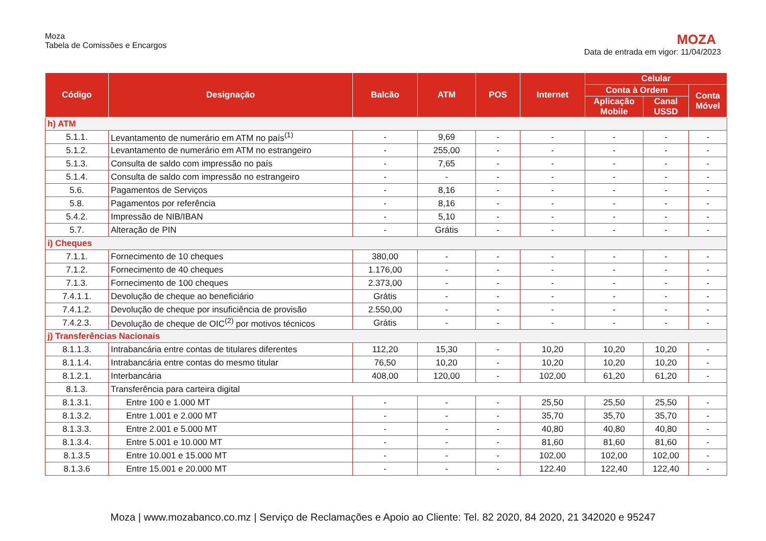Moza
Tabela de Comissões e Encargos
MOZA
Data de entrada em vigor: 11/04/2023
| Código | Designação | Balcão | ATM | POS | Internet | Celular | | |
| --- | --- | --- | --- | --- | --- | --- | --- | --- |
| | | | | | | Conta à Ordem | | Conta Móvel |
| | | | | | | Aplicação Mobile | Canal USSD | |
| h) ATM | | | | | | | | |
| 5.1.1. | Levantamento de numerário em ATM no país<sup>(1)</sup> | - | 9,69 | - | - | - | - | - |
| 5.1.2. | Levantamento de numerário em ATM no estrangeiro | - | 255,00 | - | - | - | - | - |
| 5.1.3. | Consulta de saldo com impressão no país | - | 7,65 | - | - | - | - | - |
| 5.1.4. | Consulta de saldo com impressão no estrangeiro | - | - | - | - | - | - | - |
| 5.6. | Pagamentos de Serviços | - | 8,16 | - | - | - | - | - |
| 5.8. | Pagamentos por referência | - | 8,16 | - | - | - | - | - |
| 5.4.2. | Impressão de NIB/IBAN | - | 5,10 | - | - | - | - | - |
| 5.7. | Alteração de PIN | - | Grátis | - | - | - | - | - |
| i) Cheques | | | | | | | | |
| 7.1.1. | Fornecimento de 10 cheques | 380,00 | - | - | - | - | - | - |
| 7.1.2. | Fornecimento de 40 cheques | 1.176,00 | - | - | - | - | - | - |
| 7.1.3. | Fornecimento de 100 cheques | 2.373,00 | - | - | - | - | - | - |
| 7.4.1.1. | Devolução de cheque ao beneficiário | Grátis | - | - | - | - | - | - |
| 7.4.1.2. | Devolução de cheque por insuficiência de provisão | 2.550,00 | - | - | - | - | - | - |
| 7.4.2.3. | Devolução de cheque de OIC<sup>(2)</sup> por motivos técnicos | Grátis | - | - | - | - | - | - |
| j) Transferências Nacionais | | | | | | | | |
| 8.1.1.3. | Intrabancária entre contas de titulares diferentes | 112,20 | 15,30 | - | 10,20 | 10,20 | 10,20 | - |
| 8.1.1.4. | Intrabancária entre contas do mesmo titular | 76,50 | 10,20 | - | 10,20 | 10,20 | 10,20 | - |
| 8.1.2.1. | Interbancária | 408,00 | 120,00 | - | 102,00 | 61,20 | 61,20 | - |
| 8.1.3. | Transferência para carteira digital | | | | | | | |
| 8.1.3.1. | Entre 100 e 1.000 MT | - | - | - | 25,50 | 25,50 | 25,50 | - |
| 8.1.3.2. | Entre 1.001 e 2.000 MT | - | - | - | 35,70 | 35,70 | 35,70 | - |
| 8.1.3.3. | Entre 2.001 e 5.000 MT | - | - | - | 40,80 | 40,80 | 40,80 | - |
| 8.1.3.4. | Entre 5.001 e 10.000 MT | - | - | - | 81,60 | 81,60 | 81,60 | - |
| 8.1.3.5 | Entre 10.001 e 15.000 MT | - | - | - | 102,00 | 102,00 | 102,00 | - |
| 8.1.3.6 | Entre 15.001 e 20.000 MT | - | - | - | 122.40 | 122,40 | 122,40 | - |
Moza | www.mozabanco.co.mz | Serviço de Reclamações e Apoio ao Cliente: Tel. 82 2020, 84 2020, 21 342020 e 95247